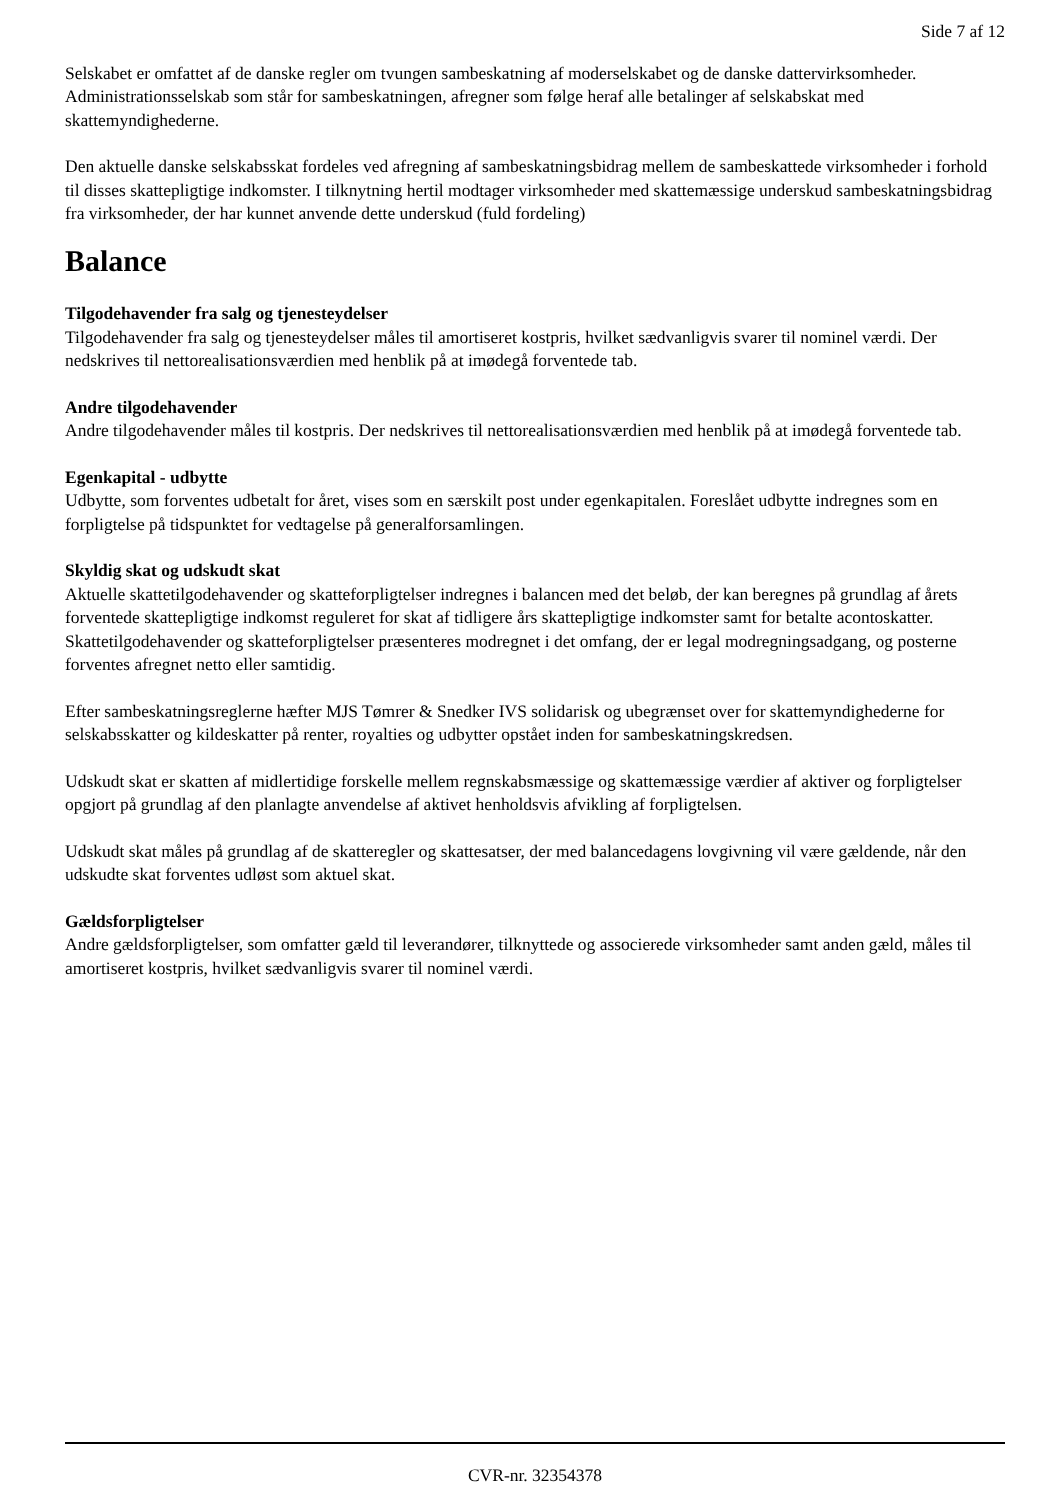Side 7 af 12
Selskabet er omfattet af de danske regler om tvungen sambeskatning af moderselskabet og de danske dattervirksomheder. Administrationsselskab som står for sambeskatningen, afregner som følge heraf alle betalinger af selskabskat med skattemyndighederne.
Den aktuelle danske selskabsskat fordeles ved afregning af sambeskatningsbidrag mellem de sambeskattede virksomheder i forhold til disses skattepligtige indkomster. I tilknytning hertil modtager virksomheder med skattemæssige underskud sambeskatningsbidrag fra virksomheder, der har kunnet anvende dette underskud (fuld fordeling)
Balance
Tilgodehavender fra salg og tjenesteydelser
Tilgodehavender fra salg og tjenesteydelser måles til amortiseret kostpris, hvilket sædvanligvis svarer til nominel værdi. Der nedskrives til nettorealisationsværdien med henblik på at imødegå forventede tab.
Andre tilgodehavender
Andre tilgodehavender måles til kostpris. Der nedskrives til nettorealisationsværdien med henblik på at imødegå forventede tab.
Egenkapital - udbytte
Udbytte, som forventes udbetalt for året, vises som en særskilt post under egenkapitalen. Foreslået udbytte indregnes som en forpligtelse på tidspunktet for vedtagelse på generalforsamlingen.
Skyldig skat og udskudt skat
Aktuelle skattetilgodehavender og skatteforpligtelser indregnes i balancen med det beløb, der kan beregnes på grundlag af årets forventede skattepligtige indkomst reguleret for skat af tidligere års skattepligtige indkomster samt for betalte acontoskatter. Skattetilgodehavender og skatteforpligtelser præsenteres modregnet i det omfang, der er legal modregningsadgang, og posterne forventes afregnet netto eller samtidig.
Efter sambeskatningsreglerne hæfter MJS Tømrer & Snedker IVS solidarisk og ubegrænset over for skattemyndighederne for selskabsskatter og kildeskatter på renter, royalties og udbytter opstået inden for sambeskatningskredsen.
Udskudt skat er skatten af midlertidige forskelle mellem regnskabsmæssige og skattemæssige værdier af aktiver og forpligtelser opgjort på grundlag af den planlagte anvendelse af aktivet henholdsvis afvikling af forpligtelsen.
Udskudt skat måles på grundlag af de skatteregler og skattesatser, der med balancedagens lovgivning vil være gældende, når den udskudte skat forventes udløst som aktuel skat.
Gældsforpligtelser
Andre gældsforpligtelser, som omfatter gæld til leverandører, tilknyttede og associerede virksomheder samt anden gæld, måles til amortiseret kostpris, hvilket sædvanligvis svarer til nominel værdi.
CVR-nr. 32354378